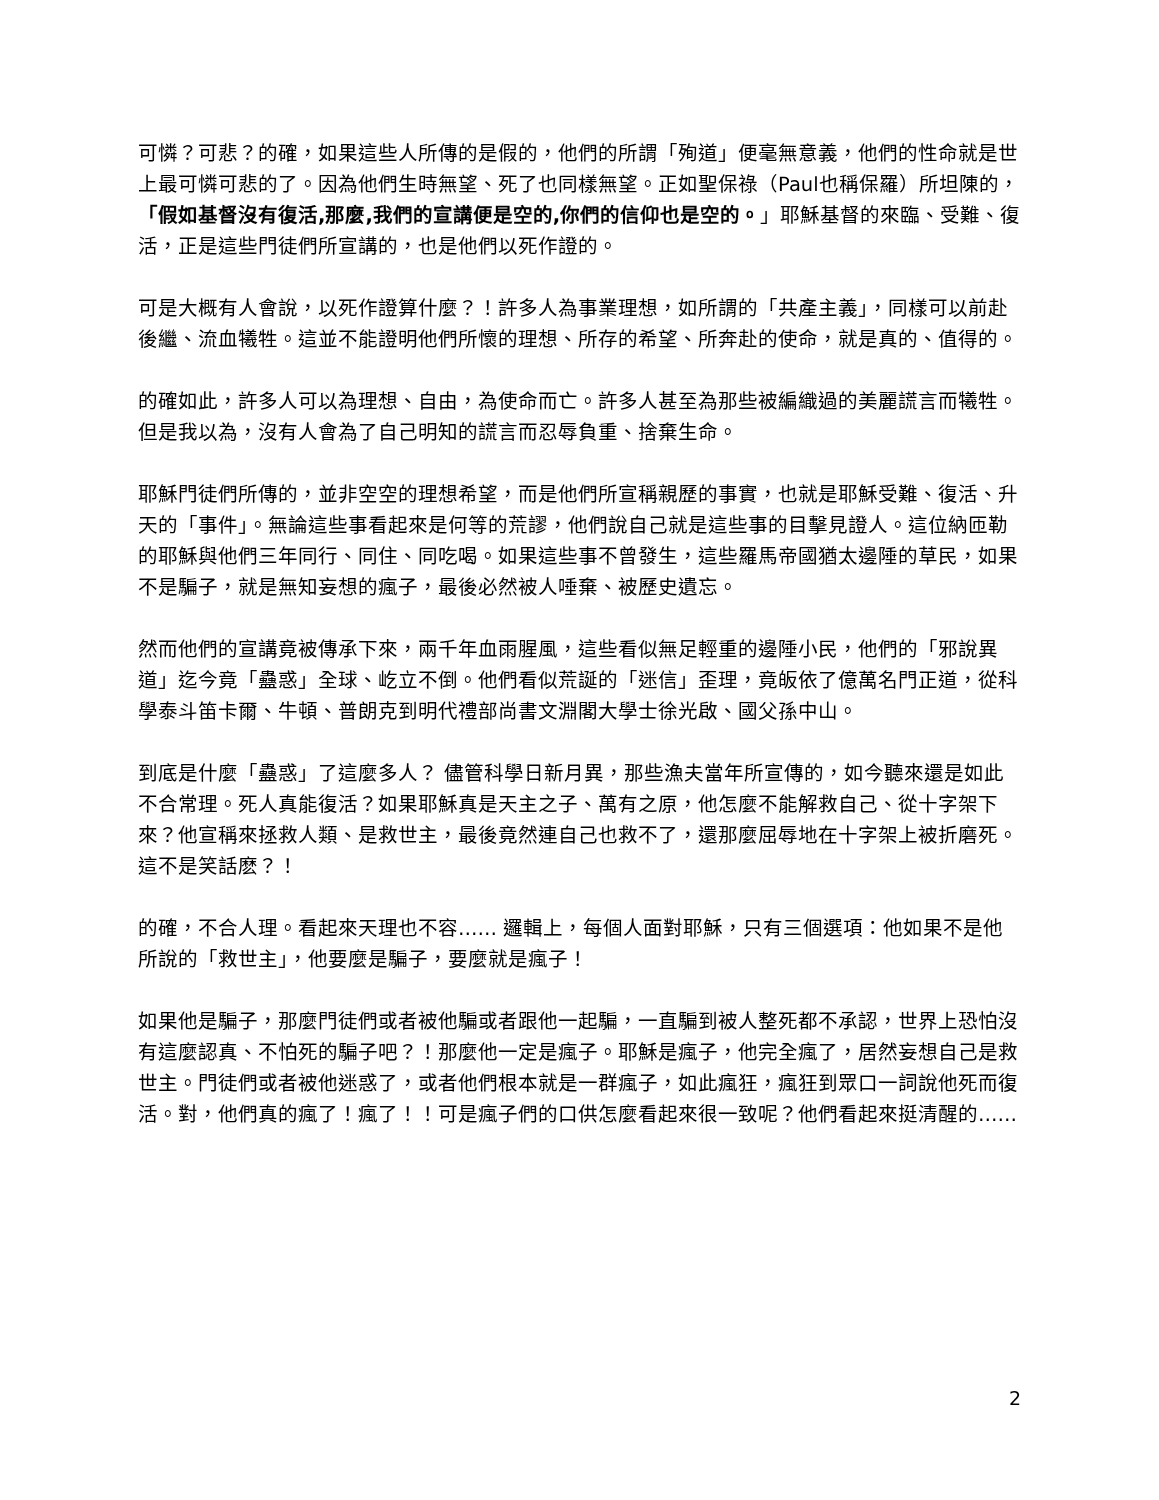可憐？可悲？的確，如果這些人所傳的是假的，他們的所謂「殉道」便毫無意義，他們的性命就是世上最可憐可悲的了。因為他們生時無望、死了也同樣無望。正如聖保祿（Paul也稱保羅）所坦陳的，「假如基督沒有復活,那麼,我們的宣講便是空的,你們的信仰也是空的。」耶穌基督的來臨、受難、復活，正是這些門徒們所宣講的，也是他們以死作證的。
可是大概有人會說，以死作證算什麼？！許多人為事業理想，如所謂的「共產主義」，同樣可以前赴後繼、流血犧牲。這並不能證明他們所懷的理想、所存的希望、所奔赴的使命，就是真的、值得的。
的確如此，許多人可以為理想、自由，為使命而亡。許多人甚至為那些被編織過的美麗謊言而犧牲。但是我以為，沒有人會為了自己明知的謊言而忍辱負重、捨棄生命。
耶穌門徒們所傳的，並非空空的理想希望，而是他們所宣稱親歷的事實，也就是耶穌受難、復活、升天的「事件」。無論這些事看起來是何等的荒謬，他們說自己就是這些事的目擊見證人。這位納匝勒的耶穌與他們三年同行、同住、同吃喝。如果這些事不曾發生，這些羅馬帝國猶太邊陲的草民，如果不是騙子，就是無知妄想的瘋子，最後必然被人唾棄、被歷史遺忘。
然而他們的宣講竟被傳承下來，兩千年血雨腥風，這些看似無足輕重的邊陲小民，他們的「邪說異道」迄今竟「蠱惑」全球、屹立不倒。他們看似荒誕的「迷信」歪理，竟皈依了億萬名門正道，從科學泰斗笛卡爾、牛頓、普朗克到明代禮部尚書文淵閣大學士徐光啟、國父孫中山。
到底是什麼「蠱惑」了這麼多人？ 儘管科學日新月異，那些漁夫當年所宣傳的，如今聽來還是如此不合常理。死人真能復活？如果耶穌真是天主之子、萬有之原，他怎麼不能解救自己、從十字架下來？他宣稱來拯救人類、是救世主，最後竟然連自己也救不了，還那麼屈辱地在十字架上被折磨死。這不是笑話麽？！
的確，不合人理。看起來天理也不容…… 邏輯上，每個人面對耶穌，只有三個選項：他如果不是他所說的「救世主」，他要麼是騙子，要麼就是瘋子！
如果他是騙子，那麼門徒們或者被他騙或者跟他一起騙，一直騙到被人整死都不承認，世界上恐怕沒有這麼認真、不怕死的騙子吧？！那麼他一定是瘋子。耶穌是瘋子，他完全瘋了，居然妄想自己是救世主。門徒們或者被他迷惑了，或者他們根本就是一群瘋子，如此瘋狂，瘋狂到眾口一詞說他死而復活。對，他們真的瘋了！瘋了！！可是瘋子們的口供怎麼看起來很一致呢？他們看起來挺清醒的……
2